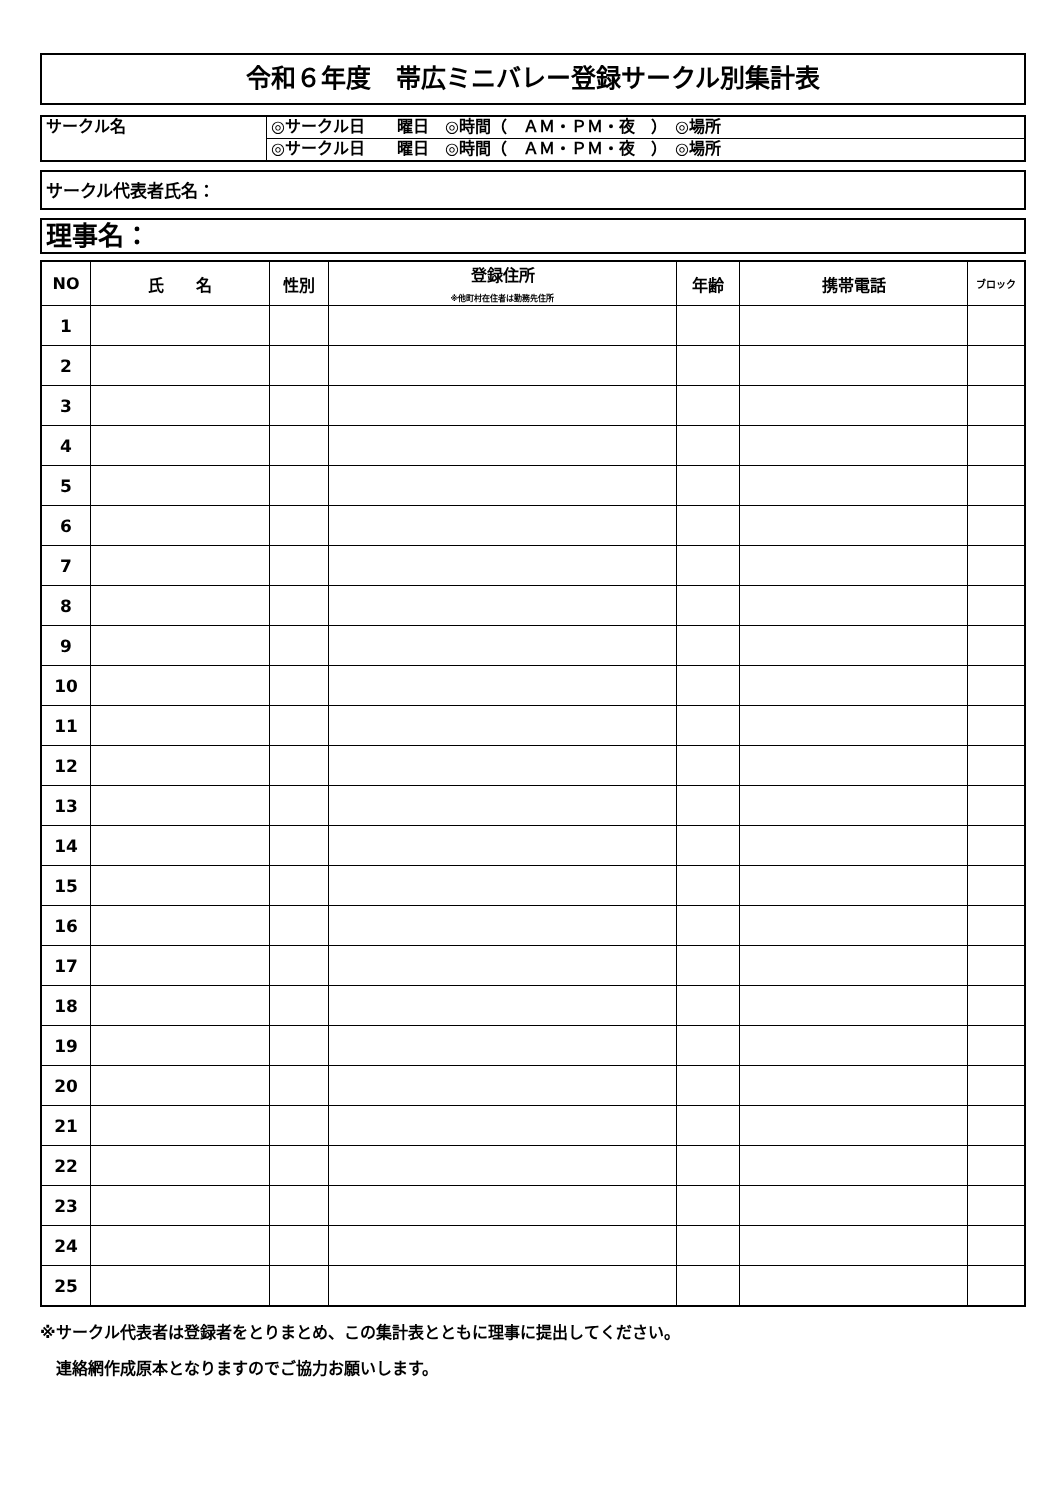令和６年度　帯広ミニバレー登録サークル別集計表
| サークル名 | ◎サークル日 曜日 ◎時間（ ＡＭ・ＰＭ・夜 ） ◎場所 |
| | ◎サークル日 曜日 ◎時間（ ＡＭ・ＰＭ・夜 ） ◎場所 |
サークル代表者氏名：
理事名：
| NO | 氏 名 | 性別 | 登録住所 ※他町村在住者は勤務先住所 | 年齢 | 携帯電話 | ブロック |
| --- | --- | --- | --- | --- | --- | --- |
| 1 | | | | | | |
| 2 | | | | | | |
| 3 | | | | | | |
| 4 | | | | | | |
| 5 | | | | | | |
| 6 | | | | | | |
| 7 | | | | | | |
| 8 | | | | | | |
| 9 | | | | | | |
| 10 | | | | | | |
| 11 | | | | | | |
| 12 | | | | | | |
| 13 | | | | | | |
| 14 | | | | | | |
| 15 | | | | | | |
| 16 | | | | | | |
| 17 | | | | | | |
| 18 | | | | | | |
| 19 | | | | | | |
| 20 | | | | | | |
| 21 | | | | | | |
| 22 | | | | | | |
| 23 | | | | | | |
| 24 | | | | | | |
| 25 | | | | | | |
※サークル代表者は登録者をとりまとめ、この集計表とともに理事に提出してください。
　連絡網作成原本となりますのでご協力お願いします。